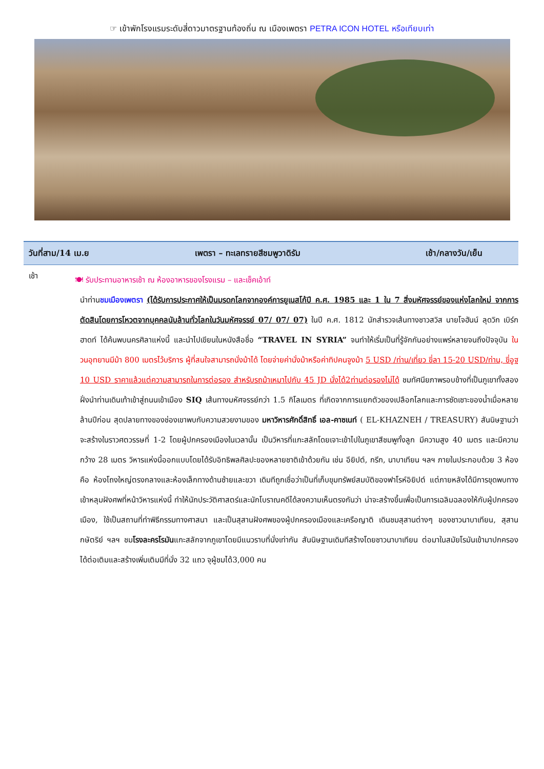☞ เข้าพักโรงแรมระดับสี่ดาวมาตรฐานท้องถิ่น ณ เมืองเพตรา PETRA ICON HOTEL หรือเทียบเท่า
| วันที่สาม/14 เม.ย | เพตรา – ทะเลทรายสีชมพูวาดิรัม | เช้า/กลางวัน/เย็น |
| --- | --- | --- |
เช้า
🍽 รับประทานอาหารเช้า ณ ห้องอาหารของโรงแรม – และเช็คเอ้าท์
นำท่านชมเมืองเพตรา (ได้รับการประกาศให้เป็นมรดกโลกจากองค์การยูเนสโก้ปี ค.ศ. 1985 และ 1 ใน 7 สิ่งมหัศจรรย์ของแห่งโลกใหม่ จากการตัดสินโดยการโหวตจากบุคคลนับล้านทั่วโลกในวันมหัศจรรย์ 07/ 07/ 07) ในปี ค.ศ. 1812 นักสำรวจเส้นทางชาวสวิส นายโจฮันน์ ลุดวิก เบิร์กฮาดท์ ได้ค้นพบนครศิลาแห่งนี้ และนำไปเขียนในหนังสือชื่อ “TRAVEL IN SYRIA” จนทำให้เริ่มเป็นที่รู้จักกันอย่างแพร่หลายจนถึงปัจจุบัน ในวนอุทยานมีม้า 800 เมตรไว้บริการ ผู้ที่สนใจสามารถนั่งม้าได้ โดยจ่ายค่านั่งม้าหรือค่าทิปคนจูงม้า 5 USD /ท่าน/เที่ยว ขี่ลา 15-20 USD/ท่าน, ขี่อูฐ 10 USD ราคาแล้วแต่ความสามารถในการต่อรอง สำหรับรถม้าเหมาไปกับ 45 JD นั่งได้2ท่านต่อรองไม่ได้ ชมทัศนียภาพรอบข้างที่เป็นภูเขาทั้งสองฝั่งนำท่านเดินเท้าเข้าสู่ถนนเข้าเมือง SIQ เส้นทางมหัศจรรย์กว่า 1.5 กิโลเมตร ที่เกิดจากการแยกตัวของเปลือกโลกและการซัดเซาะของน้ำเมื่อหลายล้านปีก่อน สุดปลายทางของช่องเขาพบกับความสวยงามของ มหาวิหารศักดิ์สิทธิ์ เอล-คาซเนท์ ( EL-KHAZNEH / TREASURY) สันนิษฐานว่าจะสร้างในราวศตวรรษที่ 1-2 โดยผู้ปกครองเมืองในเวลานั้น เป็นวิหารที่แกะสลักโดยเจาะเข้าไปในภูเขาสีชมพูทั้งลูก มีความสูง 40 เมตร และมีความกว้าง 28 เมตร วิหารแห่งนี้ออกแบบโดยได้รับอิทธิพลศิลปะของหลายชาติเข้าด้วยกัน เช่น อียิปต์, กรีก, นาบาเทียน ฯลฯ ภายในประกอบด้วย 3 ห้อง คือ ห้องโถงใหญ่ตรงกลางและห้องเล็กทางด้านซ้ายและขวา เดิมทีถูกเชื่อว่าเป็นที่เก็บขุมทรัพย์สมบัติของฟาโรห์อิยิปต์ แต่ภายหลังได้มีการขุดพบทางเข้าหลุมฝังศพที่หน้าวิหารแห่งนี้ ทำให้นักประวัติศาสตร์และนักโบราณคดีได้ลงความเห็นตรงกันว่า น่าจะสร้างขึ้นเพื่อเป็นการเฉลิมฉลองให้กับผู้ปกครองเมือง, ใช้เป็นสถานที่ทำพิธีกรรมทางศาสนา และเป็นสุสานฝังศพของผู้ปกครองเมืองและเครือญาติ เดินชมสุสานต่างๆ ของชาวนาบาเทียน, สุสานกษัตริย์ ฯลฯ ชมโรงละครโรมันแกะสลักจากภูเขาโดยมีแนวราบที่นั่งเท่ากัน สันนิษฐานเดิมทีสร้างโดยชาวนาบาเทียน ต่อมาในสมัยโรมันเข้ามาปกครองได้ต่อเติมและสร้างเพิ่มเติมมีที่นั่ง 32 แถว จุผู้ชมได้3,000 คน